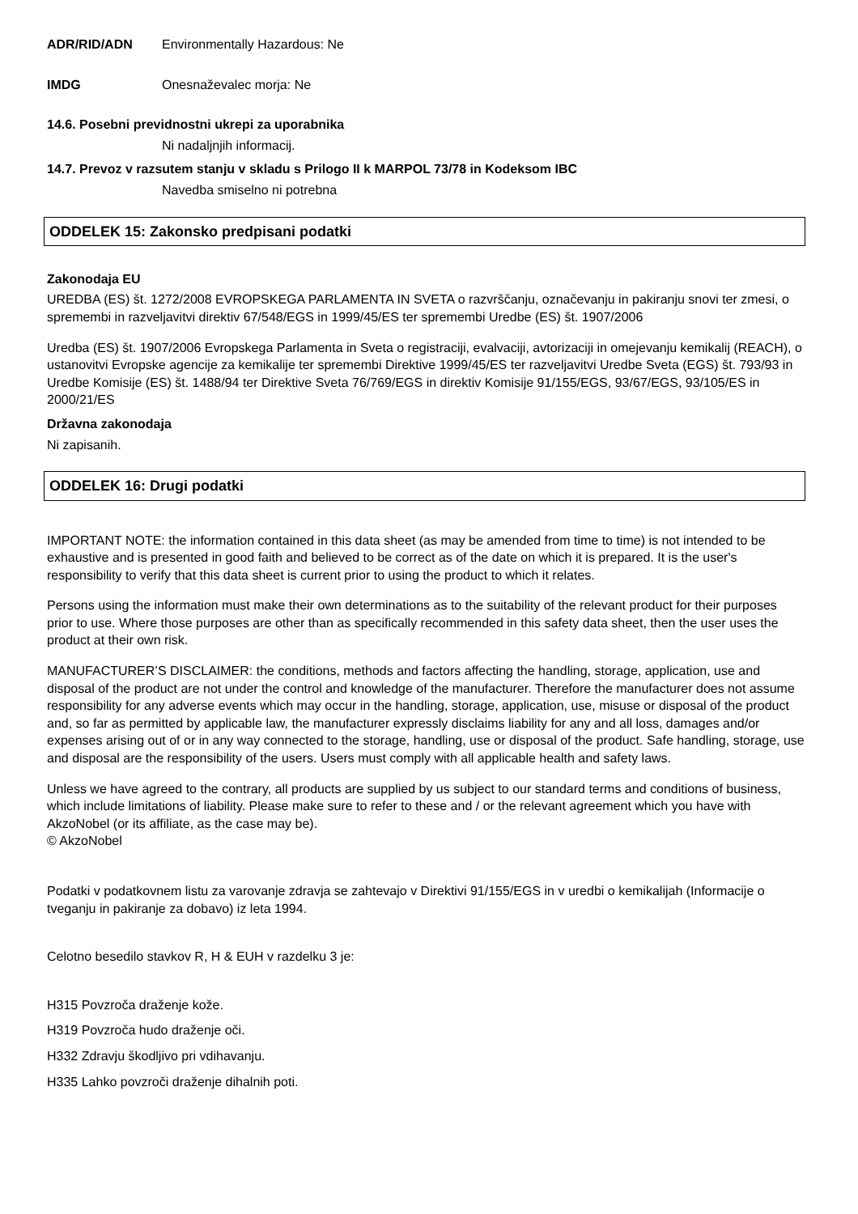ADR/RID/ADN Environmentally Hazardous: Ne
IMDG Onesnaževalec morja: Ne
14.6. Posebni previdnostni ukrepi za uporabnika
Ni nadaljnjih informacij.
14.7. Prevoz v razsutem stanju v skladu s Prilogo II k MARPOL 73/78 in Kodeksom IBC
Navedba smiselno ni potrebna
ODDELEK 15: Zakonsko predpisani podatki
Zakonodaja EU
UREDBA (ES) št. 1272/2008 EVROPSKEGA PARLAMENTA IN SVETA o razvrščanju, označevanju in pakiranju snovi ter zmesi, o spremembi in razveljavitvi direktiv 67/548/EGS in 1999/45/ES ter spremembi Uredbe (ES) št. 1907/2006
Uredba (ES) št. 1907/2006 Evropskega Parlamenta in Sveta o registraciji, evalvaciji, avtorizaciji in omejevanju kemikalij (REACH), o ustanovitvi Evropske agencije za kemikalije ter spremembi Direktive 1999/45/ES ter razveljavitvi Uredbe Sveta (EGS) št. 793/93 in Uredbe Komisije (ES) št. 1488/94 ter Direktive Sveta 76/769/EGS in direktiv Komisije 91/155/EGS, 93/67/EGS, 93/105/ES in 2000/21/ES
Državna zakonodaja
Ni zapisanih.
ODDELEK 16: Drugi podatki
IMPORTANT NOTE: the information contained in this data sheet (as may be amended from time to time) is not intended to be exhaustive and is presented in good faith and believed to be correct as of the date on which it is prepared. It is the user's responsibility to verify that this data sheet is current prior to using the product to which it relates.
Persons using the information must make their own determinations as to the suitability of the relevant product for their purposes prior to use. Where those purposes are other than as specifically recommended in this safety data sheet, then the user uses the product at their own risk.
MANUFACTURER’S DISCLAIMER: the conditions, methods and factors affecting the handling, storage, application, use and disposal of the product are not under the control and knowledge of the manufacturer. Therefore the manufacturer does not assume responsibility for any adverse events which may occur in the handling, storage, application, use, misuse or disposal of the product and, so far as permitted by applicable law, the manufacturer expressly disclaims liability for any and all loss, damages and/or expenses arising out of or in any way connected to the storage, handling, use or disposal of the product. Safe handling, storage, use and disposal are the responsibility of the users. Users must comply with all applicable health and safety laws.
Unless we have agreed to the contrary, all products are supplied by us subject to our standard terms and conditions of business, which include limitations of liability. Please make sure to refer to these and / or the relevant agreement which you have with AkzoNobel (or its affiliate, as the case may be).
© AkzoNobel
Podatki v podatkovnem listu za varovanje zdravja se zahtevajo v Direktivi 91/155/EGS in v uredbi o kemikalijah (Informacije o tveganju in pakiranje za dobavo) iz leta 1994.
Celotno besedilo stavkov R, H & EUH v razdelku 3 je:
H315 Povzroča draženje kože.
H319 Povzroča hudo draženje oči.
H332 Zdravju škodljivo pri vdihavanju.
H335 Lahko povzroči draženje dihalnih poti.